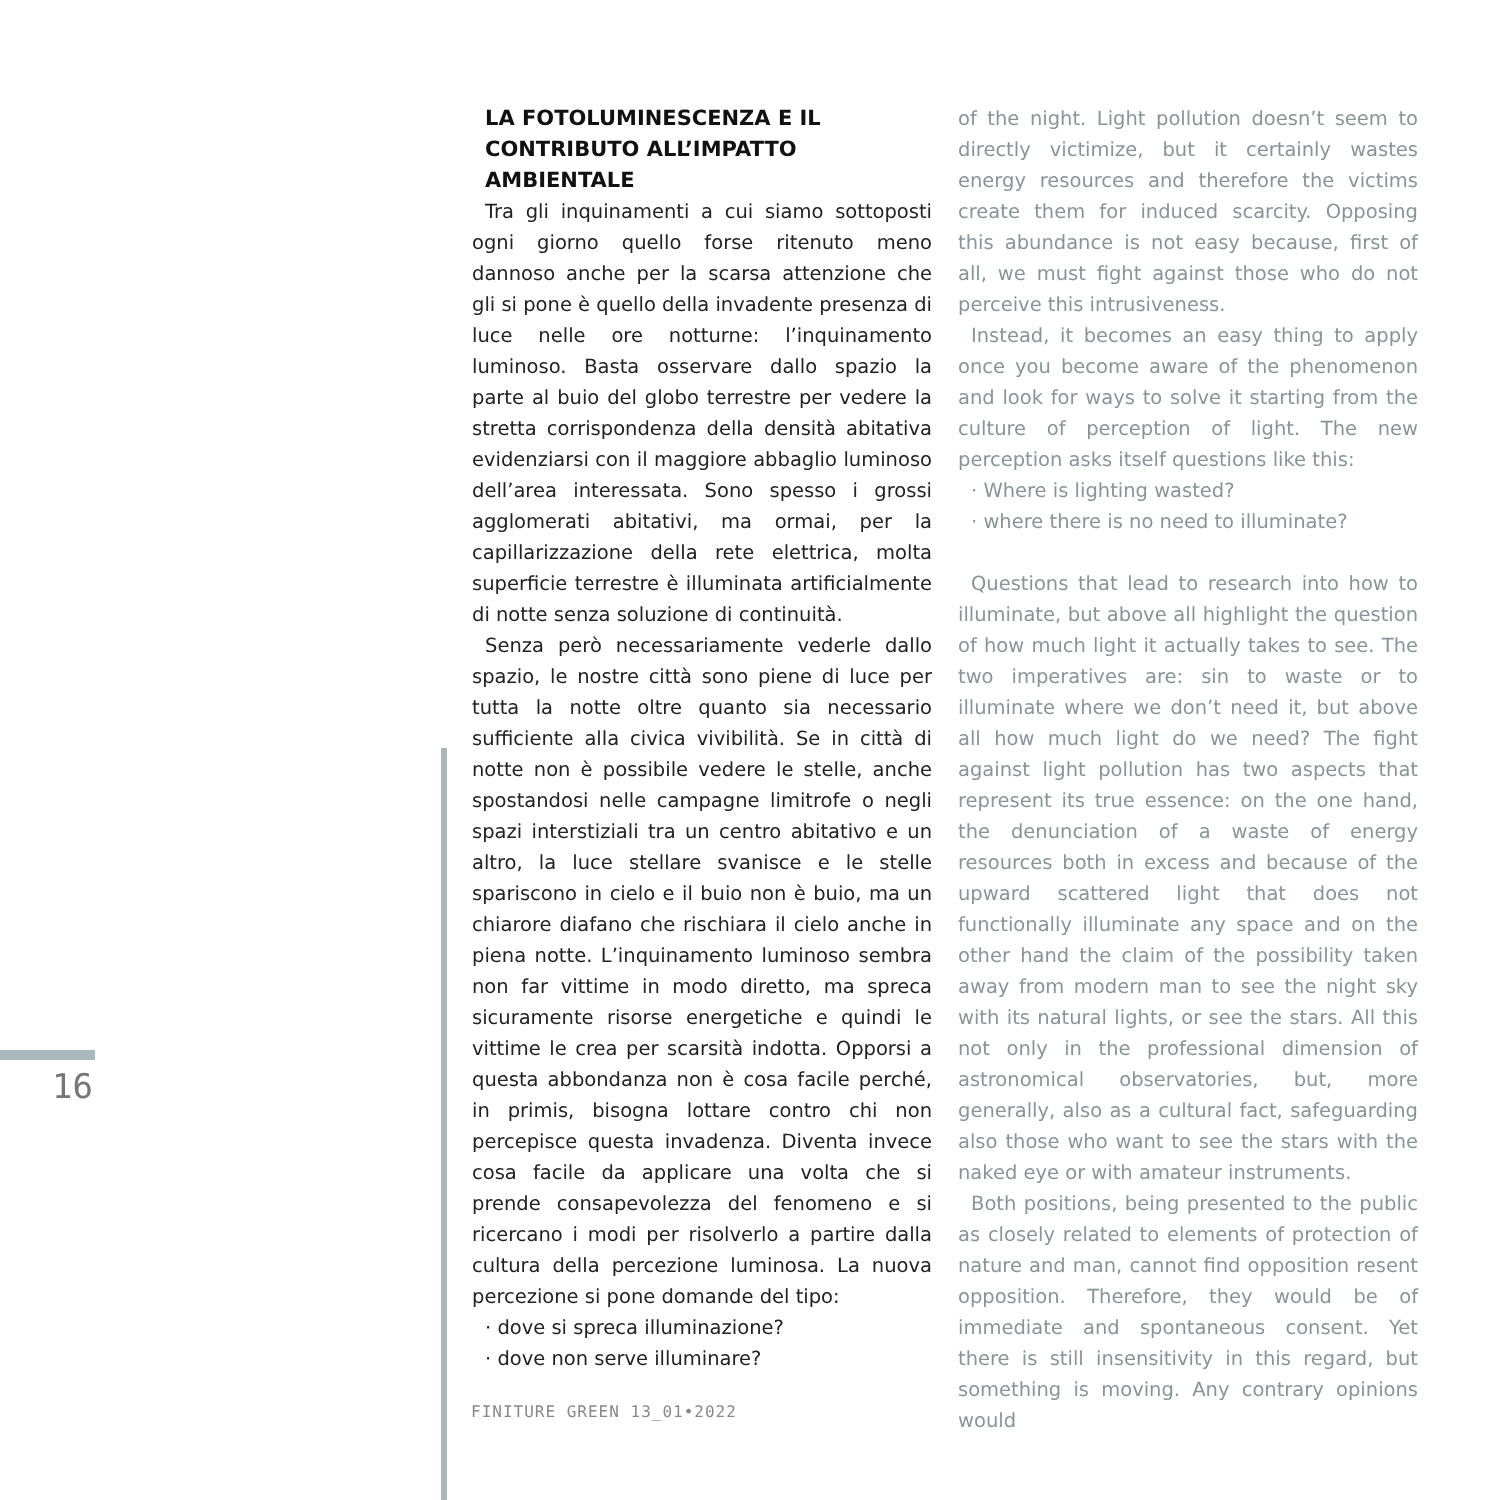16
LA FOTOLUMINESCENZA E IL
CONTRIBUTO ALL’IMPATTO
AMBIENTALE
Tra gli inquinamenti a cui siamo sottoposti ogni giorno quello forse ritenuto meno dannoso anche per la scarsa attenzione che gli si pone è quello della invadente presenza di luce nelle ore notturne: l’inquinamento luminoso. Basta osservare dallo spazio la parte al buio del globo terrestre per vedere la stretta corrispondenza della densità abitativa evidenziarsi con il maggiore abbaglio luminoso dell’area interessata. Sono spesso i grossi agglomerati abitativi, ma ormai, per la capillarizzazione della rete elettrica, molta superficie terrestre è illuminata artificialmente di notte senza soluzione di continuità.
Senza però necessariamente vederle dallo spazio, le nostre città sono piene di luce per tutta la notte oltre quanto sia necessario sufficiente alla civica vivibilità. Se in città di notte non è possibile vedere le stelle, anche spostandosi nelle campagne limitrofe o negli spazi interstiziali tra un centro abitativo e un altro, la luce stellare svanisce e le stelle spariscono in cielo e il buio non è buio, ma un chiarore diafano che rischiara il cielo anche in piena notte. L’inquinamento luminoso sembra non far vittime in modo diretto, ma spreca sicuramente risorse energetiche e quindi le vittime le crea per scarsità indotta. Opporsi a questa abbondanza non è cosa facile perché, in primis, bisogna lottare contro chi non percepisce questa invadenza. Diventa invece cosa facile da applicare una volta che si prende consapevolezza del fenomeno e si ricercano i modi per risolverlo a partire dalla cultura della percezione luminosa. La nuova percezione si pone domande del tipo:
· dove si spreca illuminazione?
· dove non serve illuminare?
of the night. Light pollution doesn’t seem to directly victimize, but it certainly wastes energy resources and therefore the victims create them for induced scarcity. Opposing this abundance is not easy because, first of all, we must fight against those who do not perceive this intrusiveness.
Instead, it becomes an easy thing to apply once you become aware of the phenomenon and look for ways to solve it starting from the culture of perception of light. The new perception asks itself questions like this:
· Where is lighting wasted?
· where there is no need to illuminate?
Questions that lead to research into how to illuminate, but above all highlight the question of how much light it actually takes to see. The two imperatives are: sin to waste or to illuminate where we don’t need it, but above all how much light do we need? The fight against light pollution has two aspects that represent its true essence: on the one hand, the denunciation of a waste of energy resources both in excess and because of the upward scattered light that does not functionally illuminate any space and on the other hand the claim of the possibility taken away from modern man to see the night sky with its natural lights, or see the stars. All this not only in the professional dimension of astronomical observatories, but, more generally, also as a cultural fact, safeguarding also those who want to see the stars with the naked eye or with amateur instruments.
Both positions, being presented to the public as closely related to elements of protection of nature and man, cannot find opposition resent opposition. Therefore, they would be of immediate and spontaneous consent. Yet there is still insensitivity in this regard, but something is moving. Any contrary opinions would
FINITURE GREEN 13_01•2022